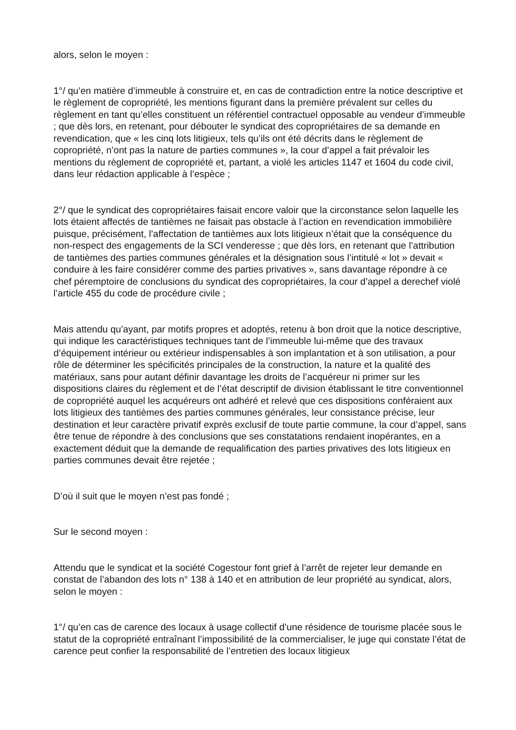alors, selon le moyen :
1°/ qu’en matière d’immeuble à construire et, en cas de contradiction entre la notice descriptive et le règlement de copropriété, les mentions figurant dans la première prévalent sur celles du règlement en tant qu’elles constituent un référentiel contractuel opposable au vendeur d’immeuble ; que dès lors, en retenant, pour débouter le syndicat des copropriétaires de sa demande en revendication, que « les cinq lots litigieux, tels qu’ils ont été décrits dans le règlement de copropriété, n’ont pas la nature de parties communes », la cour d’appel a fait prévaloir les mentions du règlement de copropriété et, partant, a violé les articles 1147 et 1604 du code civil, dans leur rédaction applicable à l’espèce ;
2°/ que le syndicat des copropriétaires faisait encore valoir que la circonstance selon laquelle les lots étaient affectés de tantièmes ne faisait pas obstacle à l’action en revendication immobilière puisque, précisément, l’affectation de tantièmes aux lots litigieux n’était que la conséquence du non-respect des engagements de la SCI venderesse ; que dès lors, en retenant que l’attribution de tantièmes des parties communes générales et la désignation sous l’intitulé « lot » devait « conduire à les faire considérer comme des parties privatives », sans davantage répondre à ce chef péremptoire de conclusions du syndicat des copropriétaires, la cour d’appel a derechef violé l’article 455 du code de procédure civile ;
Mais attendu qu’ayant, par motifs propres et adoptés, retenu à bon droit que la notice descriptive, qui indique les caractéristiques techniques tant de l’immeuble lui-même que des travaux d’équipement intérieur ou extérieur indispensables à son implantation et à son utilisation, a pour rôle de déterminer les spécificités principales de la construction, la nature et la qualité des matériaux, sans pour autant définir davantage les droits de l’acquéreur ni primer sur les dispositions claires du règlement et de l’état descriptif de division établissant le titre conventionnel de copropriété auquel les acquéreurs ont adhéré et relevé que ces dispositions conféraient aux lots litigieux des tantièmes des parties communes générales, leur consistance précise, leur destination et leur caractère privatif exprès exclusif de toute partie commune, la cour d’appel, sans être tenue de répondre à des conclusions que ses constatations rendaient inopérantes, en a exactement déduit que la demande de requalification des parties privatives des lots litigieux en parties communes devait être rejetée ;
D’où il suit que le moyen n’est pas fondé ;
Sur le second moyen :
Attendu que le syndicat et la société Cogestour font grief à l’arrêt de rejeter leur demande en constat de l’abandon des lots n° 138 à 140 et en attribution de leur propriété au syndicat, alors, selon le moyen :
1°/ qu’en cas de carence des locaux à usage collectif d’une résidence de tourisme placée sous le statut de la copropriété entraînant l’impossibilité de la commercialiser, le juge qui constate l’état de carence peut confier la responsabilité de l’entretien des locaux litigieux